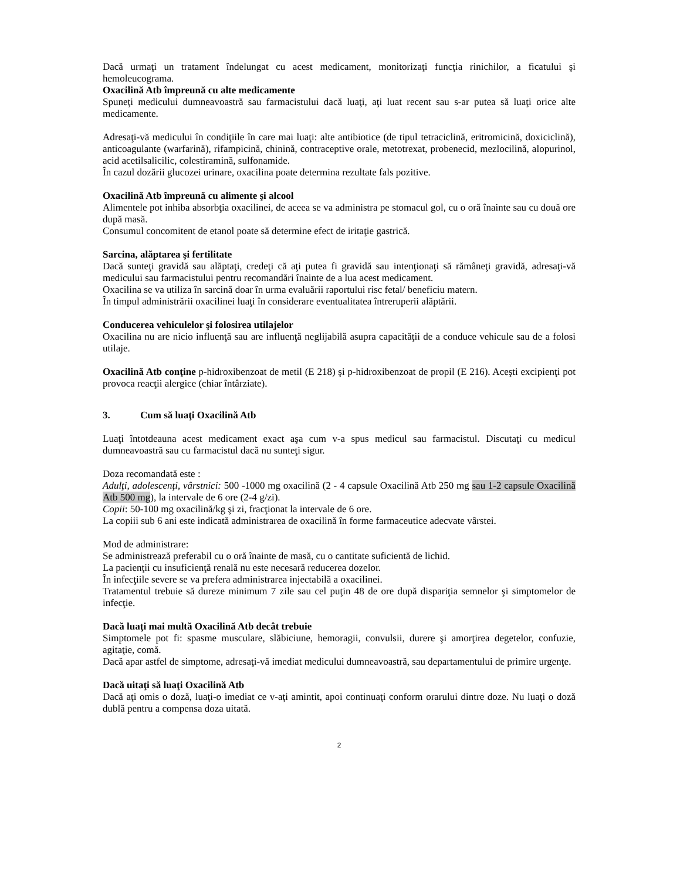Dacă urmaţi un tratament îndelungat cu acest medicament, monitorizaţi funcţia rinichilor, a ficatului şi hemoleucograma.
Oxacilină Atb împreună cu alte medicamente
Spuneţi medicului dumneavoastră sau farmacistului dacă luaţi, aţi luat recent sau s-ar putea să luaţi orice alte medicamente.
Adresaţi-vă medicului în condiţiile în care mai luaţi: alte antibiotice (de tipul tetraciclină, eritromicină, doxiciclină), anticoagulante (warfarină), rifampicină, chinină, contraceptive orale, metotrexat, probenecid, mezlocilină, alopurinol, acid acetilsalicilic, colestiramină, sulfonamide.
În cazul dozării glucozei urinare, oxacilina poate determina rezultate fals pozitive.
Oxacilină Atb împreună cu alimente şi alcool
Alimentele pot inhiba absorbţia oxacilinei, de aceea se va administra pe stomacul gol, cu o oră înainte sau cu două ore după masă.
Consumul concomitent de etanol poate să determine efect de iritaţie gastrică.
Sarcina, alăptarea şi fertilitate
Dacă sunteţi gravidă sau alăptaţi, credeţi că aţi putea fi gravidă sau intenţionaţi să rămâneţi gravidă, adresaţi-vă medicului sau farmacistului pentru recomandări înainte de a lua acest medicament.
Oxacilina se va utiliza în sarcină doar în urma evaluării raportului risc fetal/ beneficiu matern.
În timpul administrării oxacilinei luaţi în considerare eventualitatea întreruperii alăptării.
Conducerea vehiculelor şi folosirea utilajelor
Oxacilina nu are nicio influenţă sau are influenţă neglijabilă asupra capacităţii de a conduce vehicule sau de a folosi utilaje.
Oxacilină Atb conţine p-hidroxibenzoat de metil (E 218) şi p-hidroxibenzoat de propil (E 216). Aceşti excipienţi pot provoca reacţii alergice (chiar întârziate).
3. Cum să luaţi Oxacilină Atb
Luaţi întotdeauna acest medicament exact aşa cum v-a spus medicul sau farmacistul. Discutaţi cu medicul dumneavoastră sau cu farmacistul dacă nu sunteţi sigur.
Doza recomandată este :
Adulţi, adolescenţi, vârstnici: 500 -1000 mg oxacilină (2 - 4 capsule Oxacilină Atb 250 mg sau 1-2 capsule Oxacilină Atb 500 mg), la intervale de 6 ore (2-4 g/zi).
Copii: 50-100 mg oxacilină/kg şi zi, fracţionat la intervale de 6 ore.
La copiii sub 6 ani este indicată administrarea de oxacilină în forme farmaceutice adecvate vârstei.
Mod de administrare:
Se administrează preferabil cu o oră înainte de masă, cu o cantitate suficientă de lichid.
La pacienţii cu insuficienţă renală nu este necesară reducerea dozelor.
În infecţiile severe se va prefera administrarea injectabilă a oxacilinei.
Tratamentul trebuie să dureze minimum 7 zile sau cel puţin 48 de ore după dispariţia semnelor şi simptomelor de infecţie.
Dacă luaţi mai multă Oxacilină Atb decât trebuie
Simptomele pot fi: spasme musculare, slăbiciune, hemoragii, convulsii, durere şi amorţirea degetelor, confuzie, agitaţie, comă.
Dacă apar astfel de simptome, adresaţi-vă imediat medicului dumneavoastră, sau departamentului de primire urgenţe.
Dacă uitaţi să luaţi Oxacilină Atb
Dacă aţi omis o doză, luaţi-o imediat ce v-aţi amintit, apoi continuaţi conform orarului dintre doze. Nu luaţi o doză dublă pentru a compensa doza uitată.
2